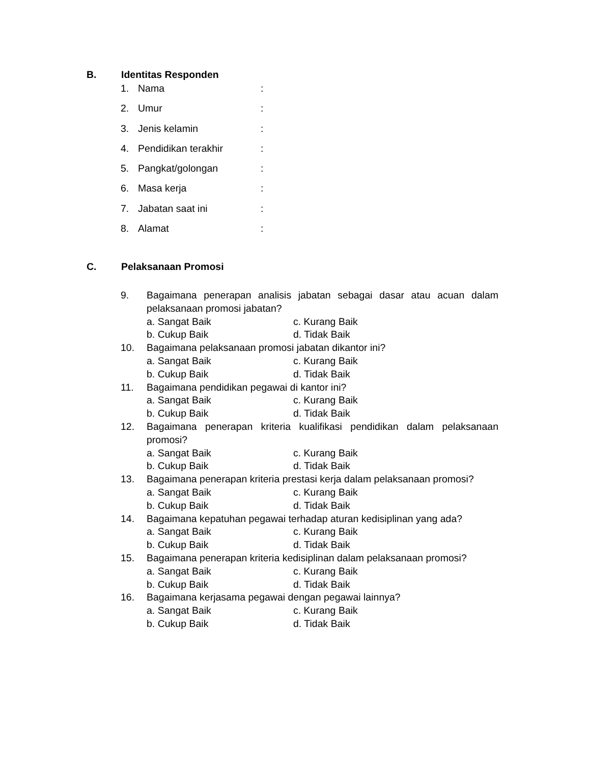B. Identitas Responden
1. Nama:
2. Umur:
3. Jenis kelamin:
4. Pendidikan terakhir:
5. Pangkat/golongan:
6. Masa kerja:
7. Jabatan saat ini:
8. Alamat:
C. Pelaksanaan Promosi
9. Bagaimana penerapan analisis jabatan sebagai dasar atau acuan dalam pelaksanaan promosi jabatan?
a. Sangat Baik c. Kurang Baik
b. Cukup Baik d. Tidak Baik
10. Bagaimana pelaksanaan promosi jabatan dikantor ini?
a. Sangat Baik c. Kurang Baik
b. Cukup Baik d. Tidak Baik
11. Bagaimana pendidikan pegawai di kantor ini?
a. Sangat Baik c. Kurang Baik
b. Cukup Baik d. Tidak Baik
12. Bagaimana penerapan kriteria kualifikasi pendidikan dalam pelaksanaan promosi?
a. Sangat Baik c. Kurang Baik
b. Cukup Baik d. Tidak Baik
13. Bagaimana penerapan kriteria prestasi kerja dalam pelaksanaan promosi?
a. Sangat Baik c. Kurang Baik
b. Cukup Baik d. Tidak Baik
14. Bagaimana kepatuhan pegawai terhadap aturan kedisiplinan yang ada?
a. Sangat Baik c. Kurang Baik
b. Cukup Baik d. Tidak Baik
15. Bagaimana penerapan kriteria kedisiplinan dalam pelaksanaan promosi?
a. Sangat Baik c. Kurang Baik
b. Cukup Baik d. Tidak Baik
16. Bagaimana kerjasama pegawai dengan pegawai lainnya?
a. Sangat Baik c. Kurang Baik
b. Cukup Baik d. Tidak Baik